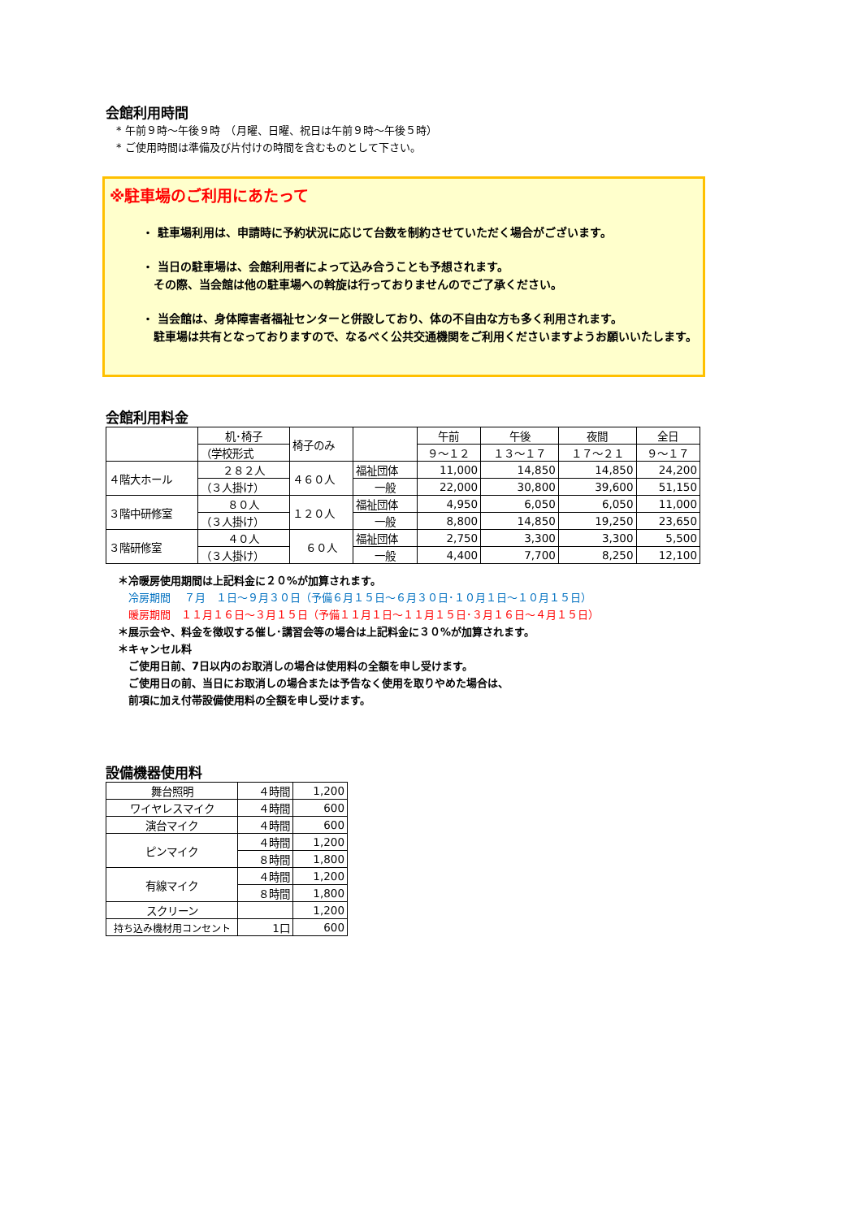会館利用時間
　* 午前９時～午後９時　（月曜、日曜、祝日は午前９時～午後５時）
　* ご使用時間は準備及び片付けの時間を含むものとして下さい。
※駐車場のご利用にあたって
・ 駐車場利用は、申請時に予約状況に応じて台数を制約させていただく場合がございます。
・ 当日の駐車場は、会館利用者によって込み合うことも予想されます。
　その際、当会館は他の駐車場への斡旋は行っておりませんのでご了承ください。
・ 当会館は、身体障害者福祉センターと併設しており、体の不自由な方も多く利用されます。
　駐車場は共有となっておりますので、なるべく公共交通機関をご利用くださいますようお願いいたします。
会館利用料金
| | 机･椅子 | 椅子のみ | | 午前 | 午後 | 夜間 | 全日 |
| | （学校形式 | | | ９～１２ | １３～１７ | １７～２１ | ９～１７ |
| ４階大ホール | ２８２人 | ４６０人 | 福祉団体 | 11,000 | 14,850 | 14,850 | 24,200 |
| | （３人掛け） | | 一般 | 22,000 | 30,800 | 39,600 | 51,150 |
| ３階中研修室 | ８０人 | １２０人 | 福祉団体 | 4,950 | 6,050 | 6,050 | 11,000 |
| | （３人掛け） | | 一般 | 8,800 | 14,850 | 19,250 | 23,650 |
| ３階研修室 | ４０人 | ６０人 | 福祉団体 | 2,750 | 3,300 | 3,300 | 5,500 |
| | （３人掛け） | | 一般 | 4,400 | 7,700 | 8,250 | 12,100 |
＊冷暖房使用期間は上記料金に２０%が加算されます。
　冷房期間　 ７月　１日～９月３０日（予備６月１５日～６月３０日･１０月１日～１０月１５日）
　暖房期間　１１月１６日～３月１５日（予備１１月１日～１１月１５日･３月１６日～４月１５日）
＊展示会や、料金を徴収する催し･講習会等の場合は上記料金に３０%が加算されます。
＊キャンセル料
　ご使用日前、7日以内のお取消しの場合は使用料の全額を申し受けます。
　ご使用日の前、当日にお取消しの場合または予告なく使用を取りやめた場合は、
　前項に加え付帯設備使用料の全額を申し受けます。
設備機器使用料
| 舞台照明 | ４時間 | 1,200 |
| ワイヤレスマイク | ４時間 | 600 |
| 演台マイク | ４時間 | 600 |
| ピンマイク | ４時間 | 1,200 |
| | ８時間 | 1,800 |
| 有線マイク | ４時間 | 1,200 |
| | ８時間 | 1,800 |
| スクリーン | | 1,200 |
| 持ち込み機材用コンセント | 1口 | 600 |